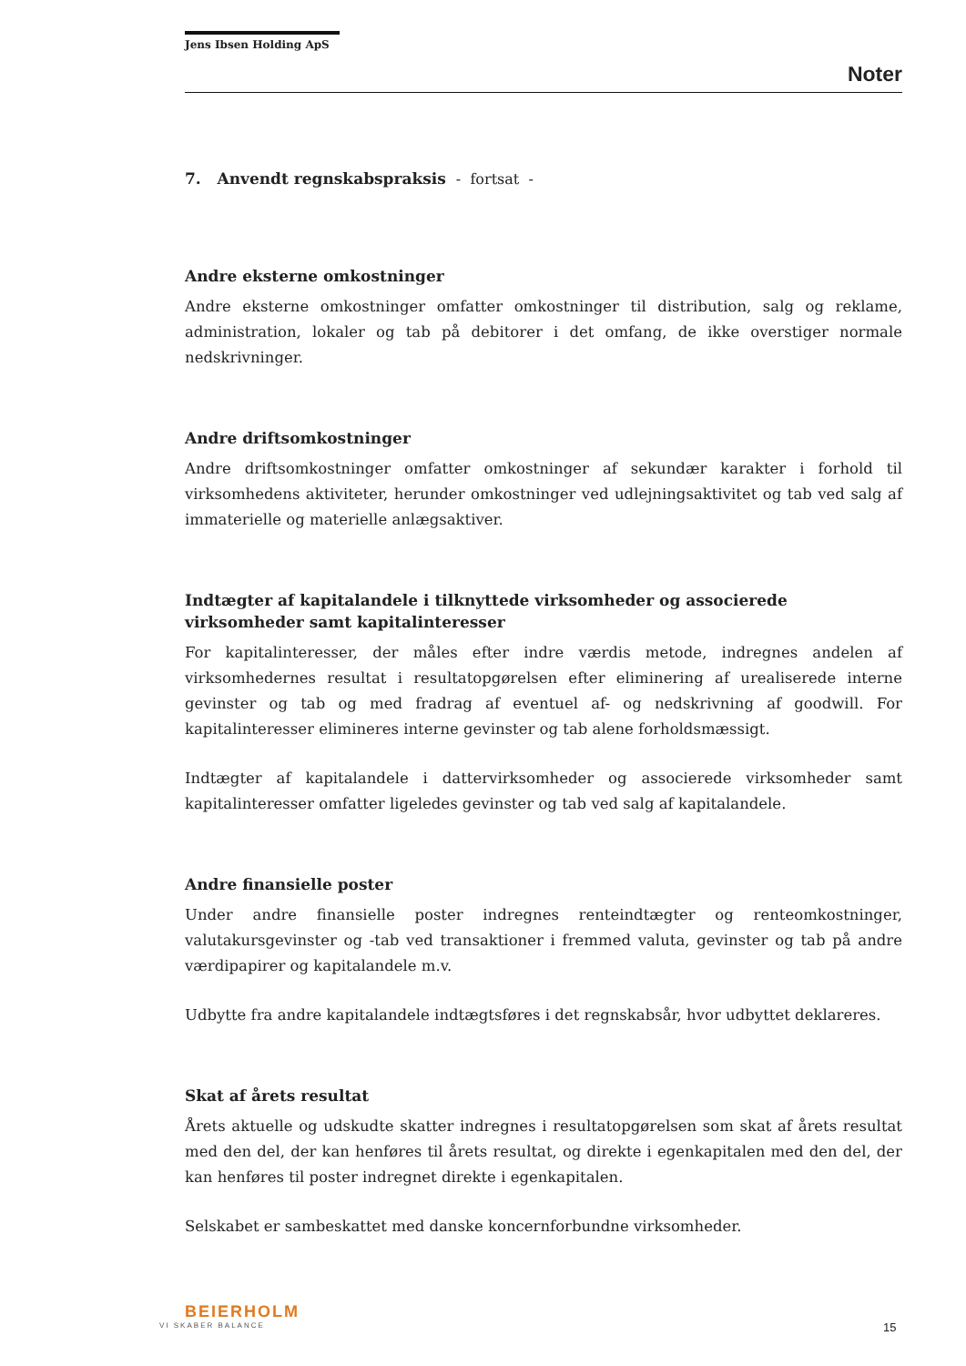Jens Ibsen Holding ApS
Noter
7. Anvendt regnskabspraksis - fortsat -
Andre eksterne omkostninger
Andre eksterne omkostninger omfatter omkostninger til distribution, salg og reklame, administration, lokaler og tab på debitorer i det omfang, de ikke overstiger normale nedskrivninger.
Andre driftsomkostninger
Andre driftsomkostninger omfatter omkostninger af sekundær karakter i forhold til virksomhedens aktiviteter, herunder omkostninger ved udlejningsaktivitet og tab ved salg af immaterielle og materielle anlægsaktiver.
Indtægter af kapitalandele i tilknyttede virksomheder og associerede virksomheder samt kapitalinteresser
For kapitalinteresser, der måles efter indre værdis metode, indregnes andelen af virksomhedernes resultat i resultatopgørelsen efter eliminering af urealiserede interne gevinster og tab og med fradrag af eventuel af- og nedskrivning af goodwill. For kapitalinteresser elimineres interne gevinster og tab alene forholdsmæssigt.
Indtægter af kapitalandele i dattervirksomheder og associerede virksomheder samt kapitalinteresser omfatter ligeledes gevinster og tab ved salg af kapitalandele.
Andre finansielle poster
Under andre finansielle poster indregnes renteindtægter og renteomkostninger, valutakursgevinster og -tab ved transaktioner i fremmed valuta, gevinster og tab på andre værdipapirer og kapitalandele m.v.
Udbytte fra andre kapitalandele indtægtsføres i det regnskabsår, hvor udbyttet deklareres.
Skat af årets resultat
Årets aktuelle og udskudte skatter indregnes i resultatopgørelsen som skat af årets resultat med den del, der kan henføres til årets resultat, og direkte i egenkapitalen med den del, der kan henføres til poster indregnet direkte i egenkapitalen.
Selskabet er sambeskattet med danske koncernforbundne virksomheder.
BEIERHOLM
VI SKABER BALANCE
15